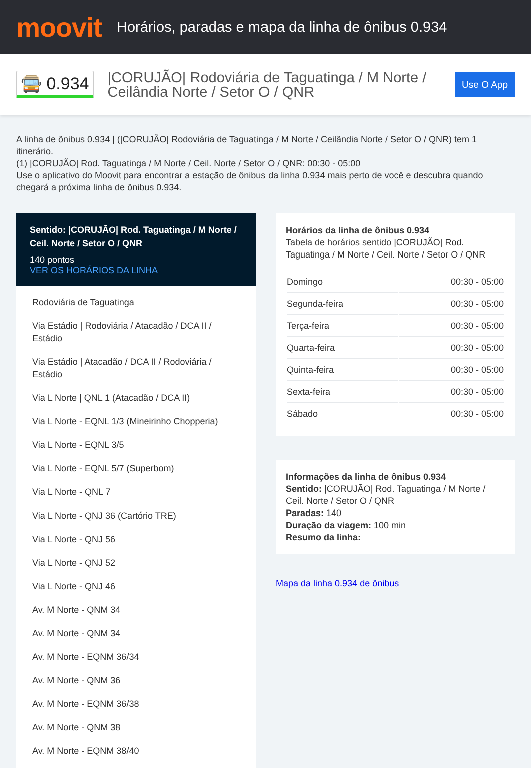moovit
Horários, paradas e mapa da linha de ônibus 0.934
🚍 0.934
|CORUJÃO| Rodoviária de Taguatinga / M Norte / Ceilândia Norte / Setor O / QNR
Use O App
A linha de ônibus 0.934 | (|CORUJÃO| Rodoviária de Taguatinga / M Norte / Ceilândia Norte / Setor O / QNR) tem 1 itinerário.
(1) |CORUJÃO| Rod. Taguatinga / M Norte / Ceil. Norte / Setor O / QNR: 00:30 - 05:00
Use o aplicativo do Moovit para encontrar a estação de ônibus da linha 0.934 mais perto de você e descubra quando chegará a próxima linha de ônibus 0.934.
Sentido: |CORUJÃO| Rod. Taguatinga / M Norte / Ceil. Norte / Setor O / QNR
140 pontos
VER OS HORÁRIOS DA LINHA
Rodoviária de Taguatinga
Via Estádio | Rodoviária / Atacadão / DCA II / Estádio
Via Estádio | Atacadão / DCA II / Rodoviária / Estádio
Via L Norte | QNL 1 (Atacadão / DCA II)
Via L Norte - EQNL 1/3 (Mineirinho Chopperia)
Via L Norte - EQNL 3/5
Via L Norte - EQNL 5/7 (Superbom)
Via L Norte - QNL 7
Via L Norte - QNJ 36 (Cartório TRE)
Via L Norte - QNJ 56
Via L Norte - QNJ 52
Via L Norte - QNJ 46
Av. M Norte - QNM 34
Av. M Norte - QNM 34
Av. M Norte - EQNM 36/34
Av. M Norte - QNM 36
Av. M Norte - EQNM 36/38
Av. M Norte - QNM 38
Av. M Norte - EQNM 38/40
Horários da linha de ônibus 0.934
Tabela de horários sentido |CORUJÃO| Rod. Taguatinga / M Norte / Ceil. Norte / Setor O / QNR
| Domingo | 00:30 - 05:00 |
| Segunda-feira | 00:30 - 05:00 |
| Terça-feira | 00:30 - 05:00 |
| Quarta-feira | 00:30 - 05:00 |
| Quinta-feira | 00:30 - 05:00 |
| Sexta-feira | 00:30 - 05:00 |
| Sábado | 00:30 - 05:00 |
Informações da linha de ônibus 0.934
Sentido: |CORUJÃO| Rod. Taguatinga / M Norte / Ceil. Norte / Setor O / QNR
Paradas: 140
Duração da viagem: 100 min
Resumo da linha:
Mapa da linha 0.934 de ônibus